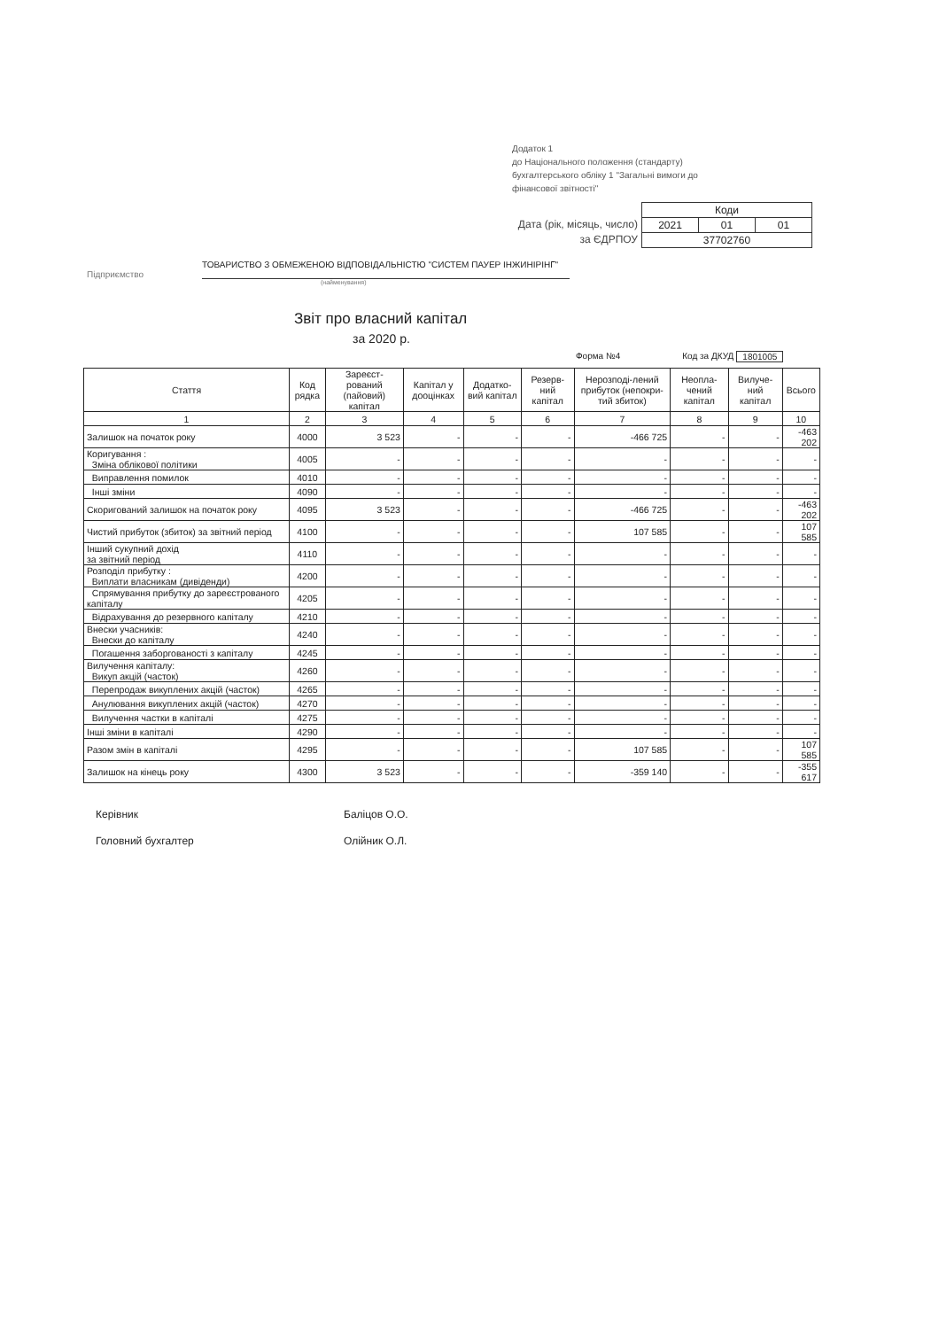Додаток 1
до Національного положення (стандарту) бухгалтерського обліку 1 "Загальні вимоги до фінансової звітності"
Дата (рік, місяць, число)
за ЄДРПОУ
| Коди | | |
| 2021 | 01 | 01 |
| 37702760 | | |
Підприємство
ТОВАРИСТВО З ОБМЕЖЕНОЮ ВІДПОВІДАЛЬНІСТЮ "СИСТЕМ ПАУЕР ІНЖИНІРІНГ"
(найменування)
Звіт про власний капітал
за 2020 р.
Форма №4 Код за ДКУД 1801005
| Стаття | Код рядка | Зареєст-рований (пайовий) капітал | Капітал у дооцінках | Додатко-вий капітал | Резерв-ний капітал | Нерозподі-лений прибуток (непокри-тий збиток) | Неопла-чений капітал | Вилуче-ний капітал | Всього |
| --- | --- | --- | --- | --- | --- | --- | --- | --- | --- |
| 1 | 2 | 3 | 4 | 5 | 6 | 7 | 8 | 9 | 10 |
| Залишок на початок року | 4000 | 3 523 | - | - | - | -466 725 | - | - | -463 202 |
| Коригування : Зміна облікової політики | 4005 | - | - | - | - | - | - | - | - |
| Виправлення помилок | 4010 | - | - | - | - | - | - | - | - |
| Інші зміни | 4090 | - | - | - | - | - | - | - | - |
| Скоригований залишок на початок року | 4095 | 3 523 | - | - | - | -466 725 | - | - | -463 202 |
| Чистий прибуток (збиток) за звітний період | 4100 | - | - | - | - | 107 585 | - | - | 107 585 |
| Інший сукупний дохід за звітний період | 4110 | - | - | - | - | - | - | - | - |
| Розподіл прибутку : Виплати власникам (дивіденди) | 4200 | - | - | - | - | - | - | - | - |
| Спрямування прибутку до зареєстрованого капіталу | 4205 | - | - | - | - | - | - | - | - |
| Відрахування до резервного капіталу | 4210 | - | - | - | - | - | - | - | - |
| Внески учасників: Внески до капіталу | 4240 | - | - | - | - | - | - | - | - |
| Погашення заборгованості з капіталу | 4245 | - | - | - | - | - | - | - | - |
| Вилучення капіталу: Викуп акцій (часток) | 4260 | - | - | - | - | - | - | - | - |
| Перепродаж викуплених акцій (часток) | 4265 | - | - | - | - | - | - | - | - |
| Анулювання викуплених акцій (часток) | 4270 | - | - | - | - | - | - | - | - |
| Вилучення частки в капіталі | 4275 | - | - | - | - | - | - | - | - |
| Інші зміни в капіталі | 4290 | - | - | - | - | - | - | - | - |
| Разом змін в капіталі | 4295 | - | - | - | - | 107 585 | - | - | 107 585 |
| Залишок на кінець року | 4300 | 3 523 | - | - | - | -359 140 | - | - | -355 617 |
Керівник Баліцов О.О.
Головний бухгалтер Олійник О.Л.